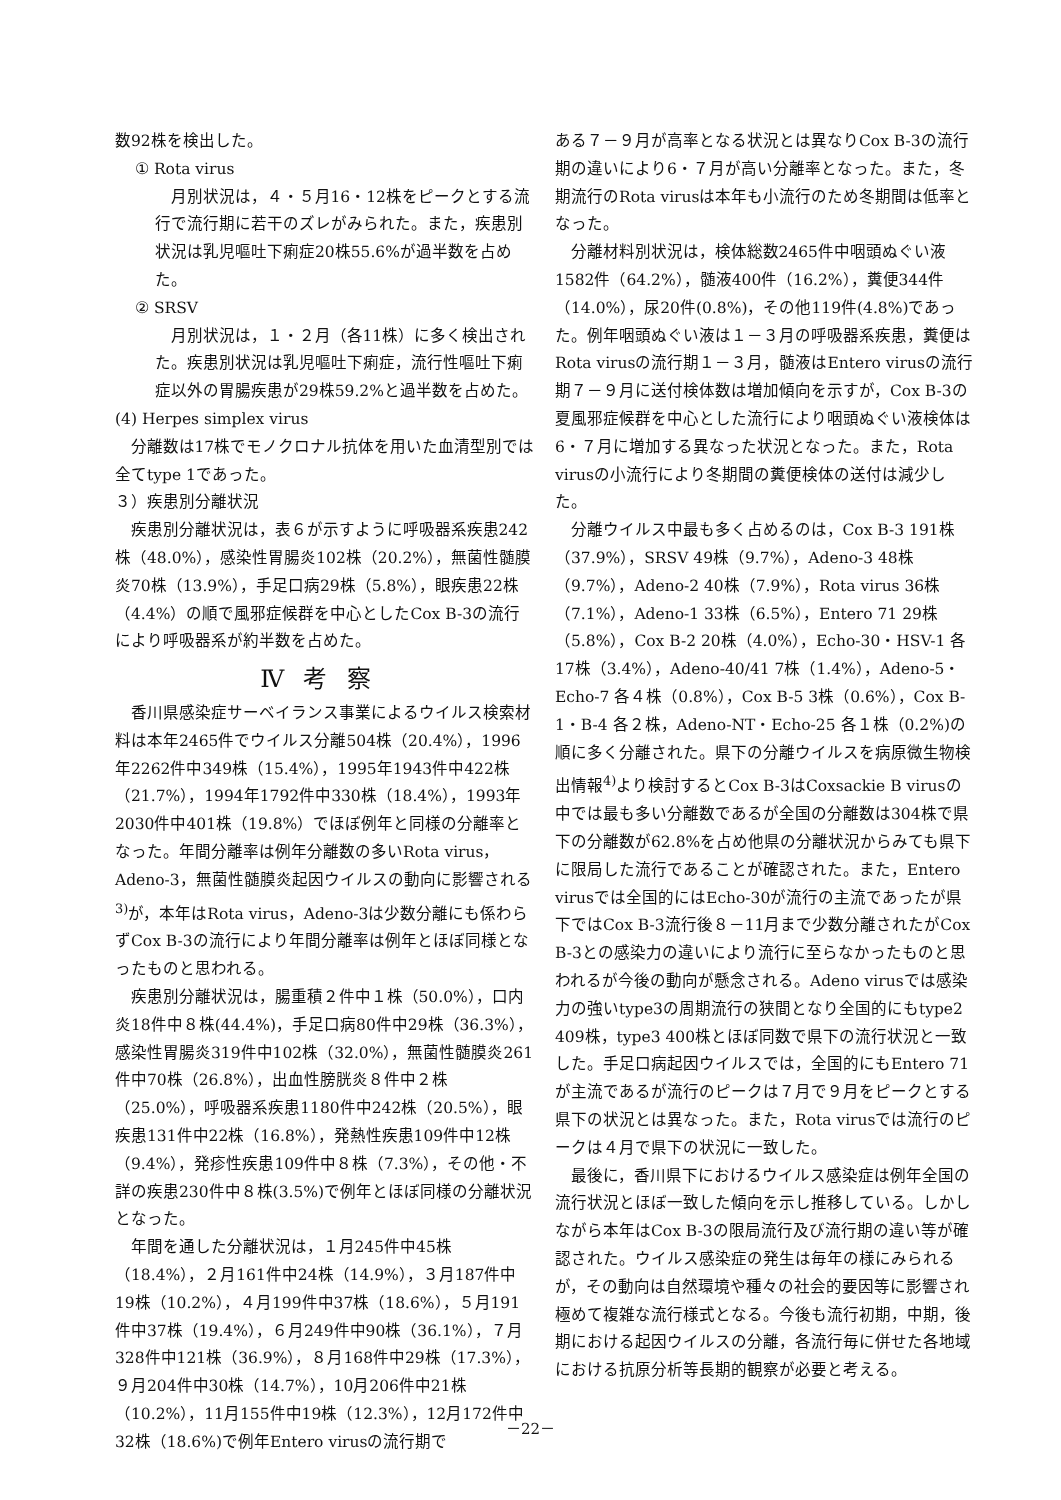数92株を検出した。
① Rota virus
月別状況は，４・５月16・12株をピークとする流行で流行期に若干のズレがみられた。また，疾患別状況は乳児嘔吐下痢症20株55.6%が過半数を占めた。
② SRSV
月別状況は，１・２月（各11株）に多く検出された。疾患別状況は乳児嘔吐下痢症，流行性嘔吐下痢症以外の胃腸疾患が29株59.2%と過半数を占めた。
(4) Herpes simplex virus
分離数は17株でモノクロナル抗体を用いた血清型別では全てtype 1であった。
３）疾患別分離状況
疾患別分離状況は，表６が示すように呼吸器系疾患242株（48.0%），感染性胃腸炎102株（20.2%），無菌性髄膜炎70株（13.9%），手足口病29株（5.8%），眼疾患22株（4.4%）の順で風邪症候群を中心としたCox B-3の流行により呼吸器系が約半数を占めた。
Ⅳ考察
香川県感染症サーベイランス事業によるウイルス検索材料は本年2465件でウイルス分離504株（20.4%），1996年2262件中349株（15.4%），1995年1943件中422株（21.7%），1994年1792件中330株（18.4%），1993年2030件中401株（19.8%）でほぼ例年と同様の分離率となった。年間分離率は例年分離数の多いRota virus，Adeno-3，無菌性髄膜炎起因ウイルスの動向に影響される<sup>3)</sup>が，本年はRota virus，Adeno-3は少数分離にも係わらずCox B-3の流行により年間分離率は例年とほぼ同様となったものと思われる。
疾患別分離状況は，腸重積２件中１株（50.0%），口内炎18件中８株(44.4%)，手足口病80件中29株（36.3%），感染性胃腸炎319件中102株（32.0%），無菌性髄膜炎261件中70株（26.8%），出血性膀胱炎８件中２株（25.0%），呼吸器系疾患1180件中242株（20.5%），眼疾患131件中22株（16.8%），発熱性疾患109件中12株（9.4%），発疹性疾患109件中８株（7.3%），その他・不詳の疾患230件中８株(3.5%)で例年とほぼ同様の分離状況となった。
年間を通した分離状況は，１月245件中45株（18.4%），２月161件中24株（14.9%），３月187件中19株（10.2%），４月199件中37株（18.6%），５月191件中37株（19.4%），６月249件中90株（36.1%），７月328件中121株（36.9%），８月168件中29株（17.3%），９月204件中30株（14.7%），10月206件中21株（10.2%），11月155件中19株（12.3%），12月172件中32株（18.6%)で例年Entero virusの流行期で
ある７－９月が高率となる状況とは異なりCox B-3の流行期の違いにより6・７月が高い分離率となった。また，冬期流行のRota virusは本年も小流行のため冬期間は低率となった。
分離材料別状況は，検体総数2465件中咽頭ぬぐい液1582件（64.2%），髄液400件（16.2%），糞便344件（14.0%），尿20件(0.8%)，その他119件(4.8%)であった。例年咽頭ぬぐい液は１－３月の呼吸器系疾患，糞便はRota virusの流行期１－３月，髄液はEntero virusの流行期７－９月に送付検体数は増加傾向を示すが，Cox B-3の夏風邪症候群を中心とした流行により咽頭ぬぐい液検体は6・７月に増加する異なった状況となった。また，Rota virusの小流行により冬期間の糞便検体の送付は減少した。
分離ウイルス中最も多く占めるのは，Cox B-3 191株（37.9%），SRSV 49株（9.7%），Adeno-3 48株（9.7%），Adeno-2 40株（7.9%），Rota virus 36株（7.1%），Adeno-1 33株（6.5%），Entero 71 29株（5.8%），Cox B-2 20株（4.0%），Echo-30・HSV-1 各17株（3.4%），Adeno-40/41 7株（1.4%），Adeno-5・Echo-7 各４株（0.8%），Cox B-5 3株（0.6%），Cox B-1・B-4 各２株，Adeno-NT・Echo-25 各１株（0.2%)の順に多く分離された。県下の分離ウイルスを病原微生物検出情報<sup>4)</sup>より検討するとCox B-3はCoxsackie B virusの中では最も多い分離数であるが全国の分離数は304株で県下の分離数が62.8%を占め他県の分離状況からみても県下に限局した流行であることが確認された。また，Entero virusでは全国的にはEcho-30が流行の主流であったが県下ではCox B-3流行後８－11月まで少数分離されたがCox B-3との感染力の違いにより流行に至らなかったものと思われるが今後の動向が懸念される。Adeno virusでは感染力の強いtype3の周期流行の狭間となり全国的にもtype2 409株，type3 400株とほぼ同数で県下の流行状況と一致した。手足口病起因ウイルスでは，全国的にもEntero 71が主流であるが流行のピークは７月で９月をピークとする県下の状況とは異なった。また，Rota virusでは流行のピークは４月で県下の状況に一致した。
最後に，香川県下におけるウイルス感染症は例年全国の流行状況とほぼ一致した傾向を示し推移している。しかしながら本年はCox B-3の限局流行及び流行期の違い等が確認された。ウイルス感染症の発生は毎年の様にみられるが，その動向は自然環境や種々の社会的要因等に影響され極めて複雑な流行様式となる。今後も流行初期，中期，後期における起因ウイルスの分離，各流行毎に併せた各地域における抗原分析等長期的観察が必要と考える。
－22－